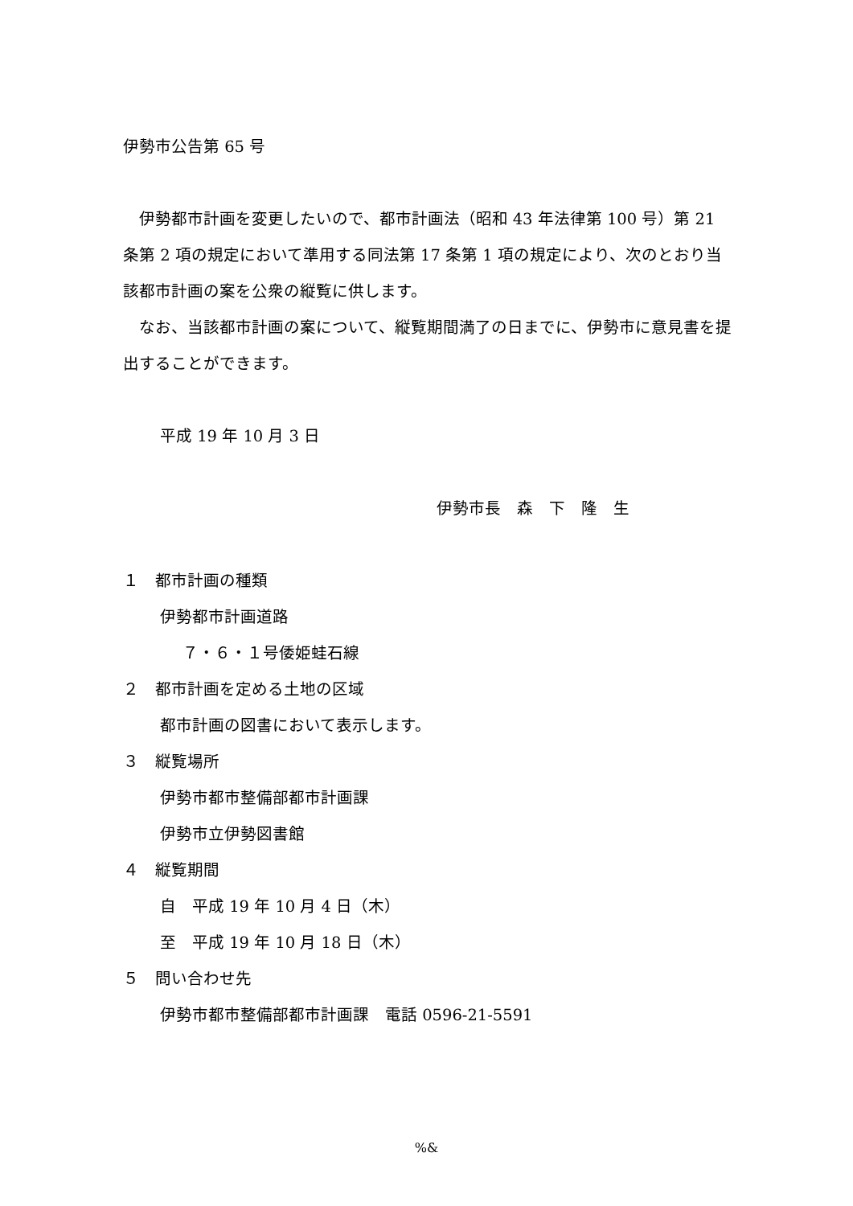伊勢市公告第 65 号
伊勢都市計画を変更したいので、都市計画法（昭和 43 年法律第 100 号）第 21 条第 2 項の規定において準用する同法第 17 条第 1 項の規定により、次のとおり当該都市計画の案を公衆の縦覧に供します。
なお、当該都市計画の案について、縦覧期間満了の日までに、伊勢市に意見書を提出することができます。
平成 19 年 10 月 3 日
伊勢市長　森　下　隆　生
１　都市計画の種類
伊勢都市計画道路
７・６・１号倭姫蛙石線
２　都市計画を定める土地の区域
都市計画の図書において表示します。
３　縦覧場所
伊勢市都市整備部都市計画課
伊勢市立伊勢図書館
４　縦覧期間
自　平成 19 年 10 月 4 日（木）
至　平成 19 年 10 月 18 日（木）
５　問い合わせ先
伊勢市都市整備部都市計画課　電話 0596-21-5591
%&